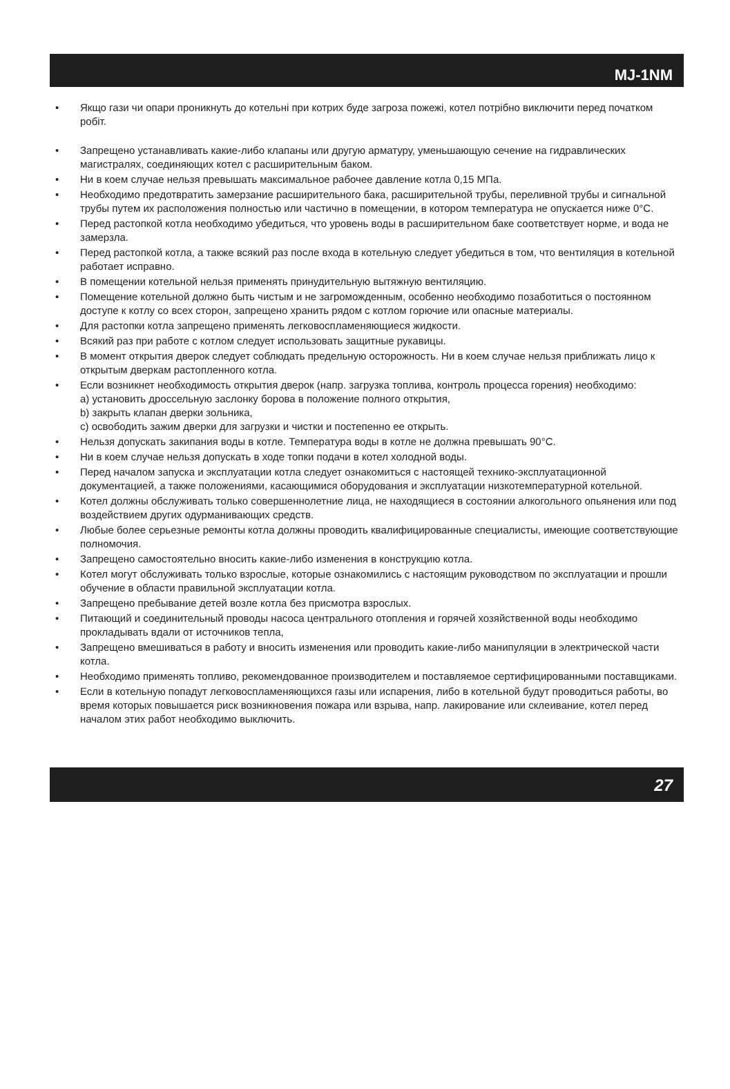MJ-1NM
• Якщо гази чи опари проникнуть до котельні при котрих буде загроза пожежі, котел потрібно виключити перед початком робіт.
• Запрещено устанавливать какие-либо клапаны или другую арматуру, уменьшающую сечение на гидравлических магистралях, соединяющих котел с расширительным баком.
• Ни в коем случае нельзя превышать максимальное рабочее давление котла 0,15 МПа.
• Необходимо предотвратить замерзание расширительного бака, расширительной трубы, переливной трубы и сигнальной трубы путем их расположения полностью или частично в помещении, в котором температура не опускается ниже 0°C.
• Перед растопкой котла необходимо убедиться, что уровень воды в расширительном баке соответствует норме, и вода не замерзла.
• Перед растопкой котла, а также всякий раз после входа в котельную следует убедиться в том, что вентиляция в котельной работает исправно.
• В помещении котельной нельзя применять принудительную вытяжную вентиляцию.
• Помещение котельной должно быть чистым и не загроможденным, особенно необходимо позаботиться о постоянном доступе к котлу со всех сторон, запрещено хранить рядом с котлом горючие или опасные материалы.
• Для растопки котла запрещено применять легковоспламеняющиеся жидкости.
• Всякий раз при работе с котлом следует использовать защитные рукавицы.
• В момент открытия дверок следует соблюдать предельную осторожность. Ни в коем случае нельзя приближать лицо к открытым дверкам растопленного котла.
• Если возникнет необходимость открытия дверок (напр. загрузка топлива, контроль процесса горения) необходимо:
a) установить дроссельную заслонку борова в положение полного открытия,
b) закрыть клапан дверки зольника,
c) освободить зажим дверки для загрузки и чистки и постепенно ее открыть.
• Нельзя допускать закипания воды в котле. Температура воды в котле не должна превышать 90°C.
• Ни в коем случае нельзя допускать в ходе топки подачи в котел холодной воды.
• Перед началом запуска и эксплуатации котла следует ознакомиться с настоящей технико-эксплуатационной документацией, а также положениями, касающимися оборудования и эксплуатации низкотемпературной котельной.
• Котел должны обслуживать только совершеннолетние лица, не находящиеся в состоянии алкогольного опьянения или под воздействием других одурманивающих средств.
• Любые более серьезные ремонты котла должны проводить квалифицированные специалисты, имеющие соответствующие полномочия.
• Запрещено самостоятельно вносить какие-либо изменения в конструкцию котла.
• Котел могут обслуживать только взрослые, которые ознакомились с настоящим руководством по эксплуатации и прошли обучение в области правильной эксплуатации котла.
• Запрещено пребывание детей возле котла без присмотра взрослых.
• Питающий и соединительный проводы насоса центрального отопления и горячей хозяйственной воды необходимо прокладывать вдали от источников тепла,
• Запрещено вмешиваться в работу и вносить изменения или проводить какие-либо манипуляции в электрической части котла.
• Необходимо применять топливо, рекомендованное производителем и поставляемое сертифицированными поставщиками.
• Если в котельную попадут легковоспламеняющихся газы или испарения, либо в котельной будут проводиться работы, во время которых повышается риск возникновения пожара или взрыва, напр. лакирование или склеивание, котел перед началом этих работ необходимо выключить.
27